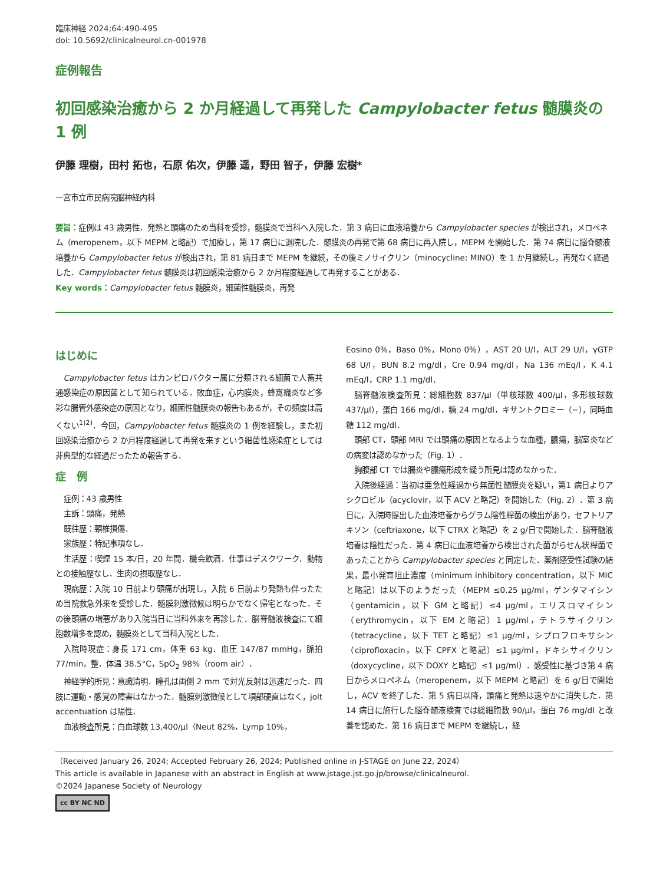臨床神経 2024;64:490-495
doi: 10.5692/clinicalneurol.cn-001978
症例報告
初回感染治癒から 2 か月経過して再発した Campylobacter fetus 髄膜炎の 1 例
伊藤 理樹，田村 拓也，石原 佑次，伊藤 遥，野田 智子，伊藤 宏樹*
一宮市立市民病院脳神経内科
要旨：症例は 43 歳男性．発熱と頭痛のため当科を受診，髄膜炎で当科へ入院した．第 3 病日に血液培養から Campylobacter species が検出され，メロペネム（meropenem，以下 MEPM と略記）で加療し，第 17 病日に退院した．髄膜炎の再発で第 68 病日に再入院し，MEPM を開始した．第 74 病日に脳脊髄液培養から Campylobacter fetus が検出され，第 81 病日まで MEPM を継続，その後ミノサイクリン（minocycline: MINO）を 1 か月継続し，再発なく経過した．Campylobacter fetus 髄膜炎は初回感染治癒から 2 か月程度経過して再発することがある．
Key words：Campylobacter fetus 髄膜炎，細菌性髄膜炎，再発
はじめに
Campylobacter fetus はカンピロバクター属に分類される細菌で人畜共通感染症の原因菌として知られている．敗血症，心内膜炎，蜂窩織炎など多彩な腸管外感染症の原因となり，細菌性髄膜炎の報告もあるが，その頻度は高くない<sup>1)2)</sup>．今回，Campylobacter fetus 髄膜炎の 1 例を経験し，また初回感染治癒から 2 か月程度経過して再発を来すという細菌性感染症としては非典型的な経過だったため報告する．
症　例
症例：43 歳男性
主訴：頭痛，発熱
既往歴：頸椎損傷．
家族歴：特記事項なし．
生活歴：喫煙 15 本/日，20 年間．機会飲酒．仕事はデスクワーク．動物との接触歴なし．生肉の摂取歴なし．
現病歴：入院 10 日前より頭痛が出現し，入院 6 日前より発熱も伴ったため当院救急外来を受診した．髄膜刺激徴候は明らかでなく帰宅となった．その後頭痛の増悪があり入院当日に当科外来を再診した．脳脊髄液検査にて細胞数増多を認め，髄膜炎として当科入院とした．
入院時現症：身長 171 cm，体重 63 kg．血圧 147/87 mmHg，脈拍 77/min，整．体温 38.5°C，SpO<sub>2</sub> 98%（room air）．
神経学的所見：意識清明．瞳孔は両側 2 mm で対光反射は迅速だった．四肢に運動・感覚の障害はなかった．髄膜刺激徴候として項部硬直はなく，jolt accentuation は陽性．
血液検査所見：白血球数 13,400/μl（Neut 82%，Lymp 10%，
Eosino 0%，Baso 0%，Mono 0%），AST 20 U/l，ALT 29 U/l，γGTP 68 U/l，BUN 8.2 mg/dl，Cre 0.94 mg/dl，Na 136 mEq/l，K 4.1 mEq/l，CRP 1.1 mg/dl．
脳脊髄液検査所見：総細胞数 837/μl（単核球数 400/μl，多形核球数 437/μl），蛋白 166 mg/dl，糖 24 mg/dl，キサントクロミー（−），同時血糖 112 mg/dl．
頭部 CT，頭部 MRI では頭痛の原因となるような血種，膿瘍，脳室炎などの病変は認めなかった（Fig. 1）．
胸腹部 CT では腸炎や膿瘍形成を疑う所見は認めなかった．
入院後経過：当初は亜急性経過から無菌性髄膜炎を疑い，第1 病日よりアシクロビル（acyclovir，以下 ACV と略記）を開始した（Fig. 2）．第 3 病日に，入院時提出した血液培養からグラム陰性桿菌の検出があり，セフトリアキソン（ceftriaxone，以下 CTRX と略記）を 2 g/日で開始した．脳脊髄液培養は陰性だった．第 4 病日に血液培養から検出された菌がらせん状桿菌であったことから Campylobacter species と同定した．薬剤感受性試験の結果，最小発育阻止濃度（minimum inhibitory concentration，以下 MIC と略記）は以下のようだった（MEPM ≤0.25 μg/ml，ゲンタマイシン（gentamicin，以下 GM と略記）≤4 μg/ml，エリスロマイシン（erythromycin，以下 EM と略記）1 μg/ml，テトラサイクリン（tetracycline，以下 TET と略記）≤1 μg/ml，シプロフロキサシン（ciprofloxacin，以下 CPFX と略記）≤1 μg/ml，ドキシサイクリン（doxycycline，以下 DOXY と略記）≤1 μg/ml）．感受性に基づき第 4 病日からメロペネム（meropenem，以下 MEPM と略記）を 6 g/日で開始し，ACV を終了した．第 5 病日以降，頭痛と発熱は速やかに消失した．第 14 病日に施行した脳脊髄液検査では総細胞数 90/μl，蛋白 76 mg/dl と改善を認めた．第 16 病日まで MEPM を継続し，経
（Received January 26, 2024; Accepted February 26, 2024; Published online in J-STAGE on June 22, 2024）
This article is available in Japanese with an abstract in English at www.jstage.jst.go.jp/browse/clinicalneurol.
©2024 Japanese Society of Neurology
cc BY NC ND